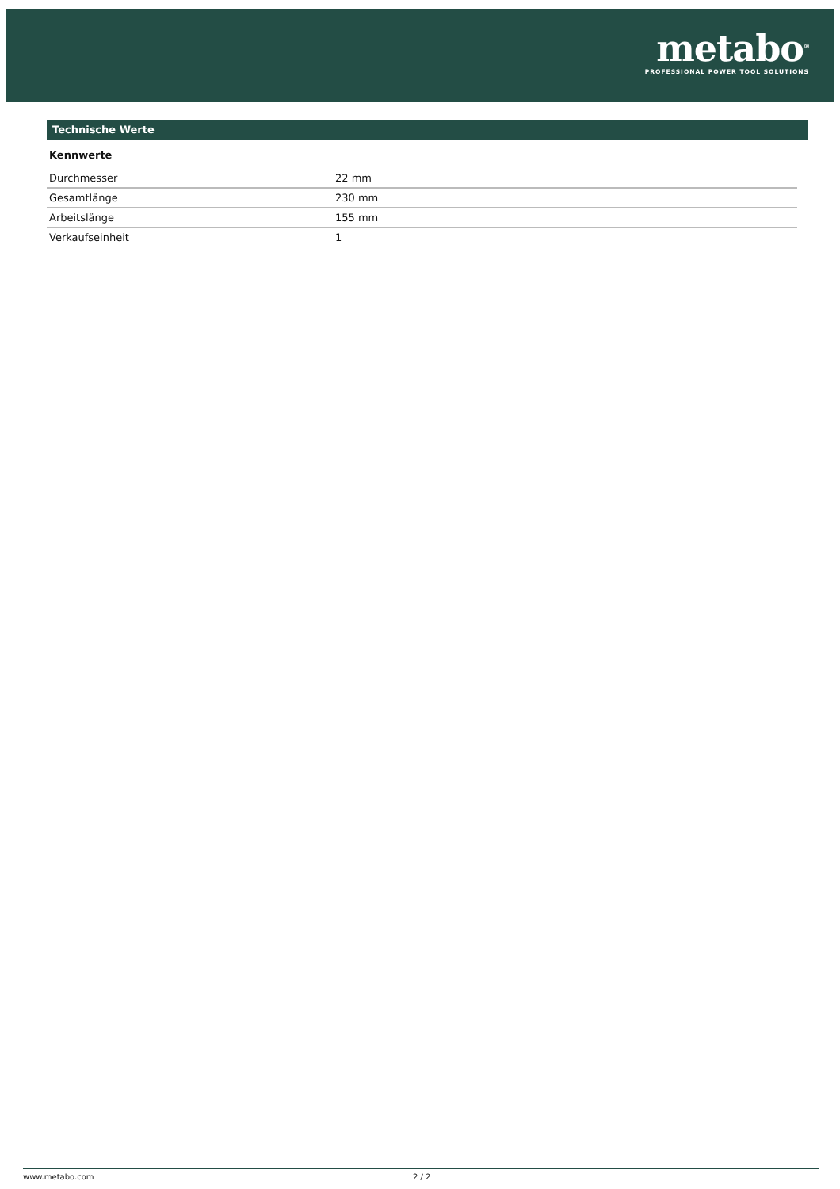metabo<sup>®</sup>
PROFESSIONAL POWER TOOL SOLUTIONS
Technische Werte
Kennwerte
| Durchmesser | 22 mm |
| Gesamtlänge | 230 mm |
| Arbeitslänge | 155 mm |
| Verkaufseinheit | 1 |
www.metabo.com 2 / 2